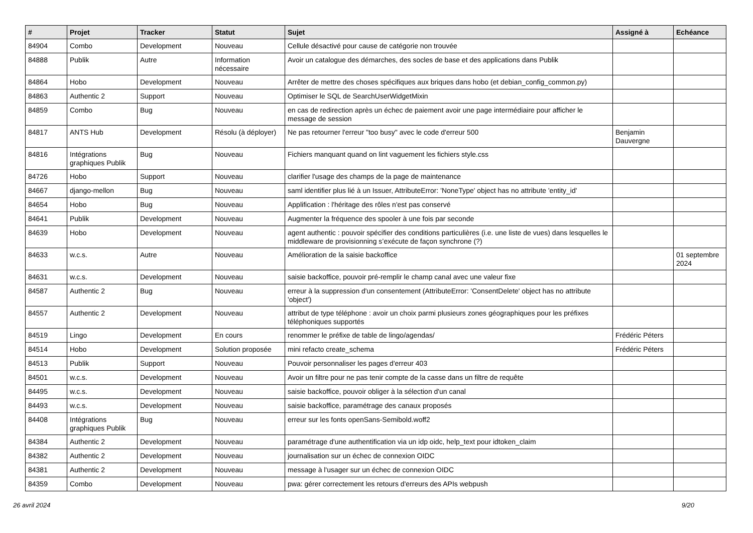| # | Projet | Tracker | Statut | Sujet | Assigné à | Echéance |
| --- | --- | --- | --- | --- | --- | --- |
| 84904 | Combo | Development | Nouveau | Cellule désactivé pour cause de catégorie non trouvée | | |
| 84888 | Publik | Autre | Information nécessaire | Avoir un catalogue des démarches, des socles de base et des applications dans Publik | | |
| 84864 | Hobo | Development | Nouveau | Arrêter de mettre des choses spécifiques aux briques dans hobo (et debian_config_common.py) | | |
| 84863 | Authentic 2 | Support | Nouveau | Optimiser le SQL de SearchUserWidgetMixin | | |
| 84859 | Combo | Bug | Nouveau | en cas de redirection après un échec de paiement avoir une page intermédiaire pour afficher le message de session | | |
| 84817 | ANTS Hub | Development | Résolu (à déployer) | Ne pas retourner l'erreur "too busy" avec le code d'erreur 500 | Benjamin Dauvergne | |
| 84816 | Intégrations graphiques Publik | Bug | Nouveau | Fichiers manquant quand on lint vaguement les fichiers style.css | | |
| 84726 | Hobo | Support | Nouveau | clarifier l'usage des champs de la page de maintenance | | |
| 84667 | django-mellon | Bug | Nouveau | saml identifier plus lié à un Issuer, AttributeError: 'NoneType' object has no attribute 'entity_id' | | |
| 84654 | Hobo | Bug | Nouveau | Applification : l'héritage des rôles n'est pas conservé | | |
| 84641 | Publik | Development | Nouveau | Augmenter la fréquence des spooler à une fois par seconde | | |
| 84639 | Hobo | Development | Nouveau | agent authentic : pouvoir spécifier des conditions particulières (i.e. une liste de vues) dans lesquelles le middleware de provisionning s’exécute de façon synchrone (?) | | |
| 84633 | w.c.s. | Autre | Nouveau | Amélioration de la saisie backoffice | | 01 septembre 2024 |
| 84631 | w.c.s. | Development | Nouveau | saisie backoffice, pouvoir pré-remplir le champ canal avec une valeur fixe | | |
| 84587 | Authentic 2 | Bug | Nouveau | erreur à la suppression d'un consentement (AttributeError: 'ConsentDelete' object has no attribute 'object') | | |
| 84557 | Authentic 2 | Development | Nouveau | attribut de type téléphone : avoir un choix parmi plusieurs zones géographiques pour les préfixes téléphoniques supportés | | |
| 84519 | Lingo | Development | En cours | renommer le préfixe de table de lingo/agendas/ | Frédéric Péters | |
| 84514 | Hobo | Development | Solution proposée | mini refacto create_schema | Frédéric Péters | |
| 84513 | Publik | Support | Nouveau | Pouvoir personnaliser les pages d'erreur 403 | | |
| 84501 | w.c.s. | Development | Nouveau | Avoir un filtre pour ne pas tenir compte de la casse dans un filtre de requête | | |
| 84495 | w.c.s. | Development | Nouveau | saisie backoffice, pouvoir obliger à la sélection d'un canal | | |
| 84493 | w.c.s. | Development | Nouveau | saisie backoffice, paramétrage des canaux proposés | | |
| 84408 | Intégrations graphiques Publik | Bug | Nouveau | erreur sur les fonts openSans-Semibold.woff2 | | |
| 84384 | Authentic 2 | Development | Nouveau | paramétrage d'une authentification via un idp oidc, help_text pour idtoken_claim | | |
| 84382 | Authentic 2 | Development | Nouveau | journalisation sur un échec de connexion OIDC | | |
| 84381 | Authentic 2 | Development | Nouveau | message à l'usager sur un échec de connexion OIDC | | |
| 84359 | Combo | Development | Nouveau | pwa: gérer correctement les retours d'erreurs des APIs webpush | | |
26 avril 2024 9/20